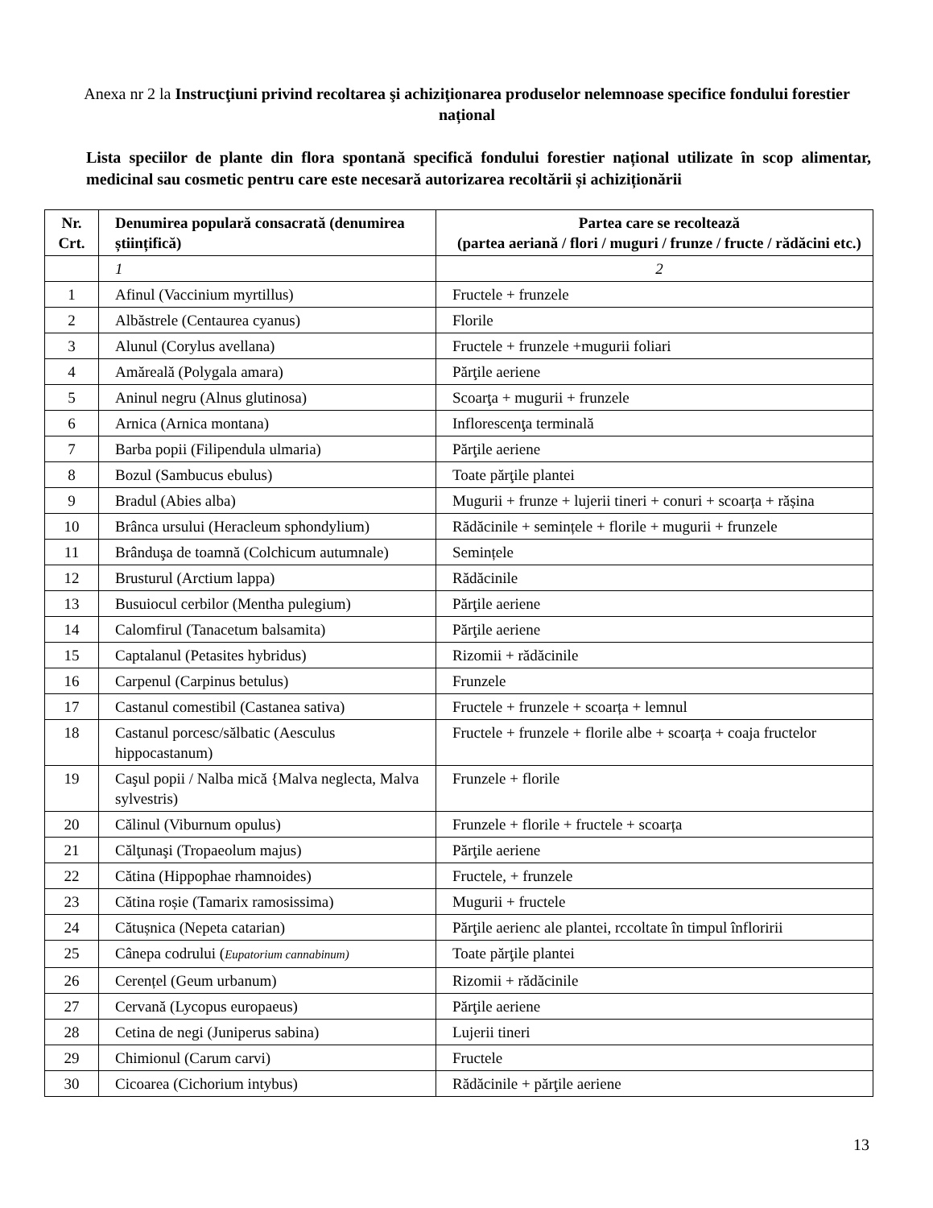Anexa nr 2 la Instrucţiuni privind recoltarea şi achiziţionarea produselor nelemnoase specifice fondului forestier național
Lista speciilor de plante din flora spontană specifică fondului forestier național utilizate în scop alimentar, medicinal sau cosmetic pentru care este necesară autorizarea recoltării și achiziționării
| Nr. Crt. | Denumirea populară consacrată (denumirea științifică) | Partea care se recoltează (partea aeriană / flori / muguri / frunze / fructe / rădăcini etc.) |
| --- | --- | --- |
| | 1 | 2 |
| 1 | Afinul (Vaccinium myrtillus) | Fructele + frunzele |
| 2 | Albăstrele (Centaurea cyanus) | Florile |
| 3 | Alunul (Corylus avellana) | Fructele + frunzele +mugurii foliari |
| 4 | Amăreală (Polygala amara) | Părţile aeriene |
| 5 | Aninul negru (Alnus glutinosa) | Scoarţa + mugurii + frunzele |
| 6 | Arnica (Arnica montana) | Inflorescenţa terminală |
| 7 | Barba popii (Filipendula ulmaria) | Părţile aeriene |
| 8 | Bozul (Sambucus ebulus) | Toate părţile plantei |
| 9 | Bradul (Abies alba) | Mugurii + frunze + lujerii tineri + conuri + scoarța + rășina |
| 10 | Brânca ursului (Heracleum sphondylium) | Rădăcinile + semințele + florile + mugurii + frunzele |
| 11 | Brânduşa de toamnă (Colchicum autumnale) | Semințele |
| 12 | Brusturul (Arctium lappa) | Rădăcinile |
| 13 | Busuiocul cerbilor (Mentha pulegium) | Părţile aeriene |
| 14 | Calomfirul (Tanacetum balsamita) | Părţile aeriene |
| 15 | Captalanul (Petasites hybridus) | Rizomii + rădăcinile |
| 16 | Carpenul (Carpinus betulus) | Frunzele |
| 17 | Castanul comestibil (Castanea sativa) | Fructele + frunzele + scoarța + lemnul |
| 18 | Castanul porcesc/sălbatic (Aesculus hippocastanum) | Fructele + frunzele + florile albe + scoarța + coaja fructelor |
| 19 | Caşul popii / Nalba mică {Malva neglecta, Malva sylvestris) | Frunzele + florile |
| 20 | Călinul (Viburnum opulus) | Frunzele + florile + fructele + scoarța |
| 21 | Călţunaşi (Tropaeolum majus) | Părţile aeriene |
| 22 | Cătina (Hippophae rhamnoides) | Fructele, + frunzele |
| 23 | Cătina roșie (Tamarix ramosissima) | Mugurii + fructele |
| 24 | Cătușnica (Nepeta catarian) | Părţile aerienc ale plantei, rccoltate în timpul înfloririi |
| 25 | Cânepa codrului ( Eupatorium cannabinum) | Toate părţile plantei |
| 26 | Cerențel (Geum urbanum) | Rizomii + rădăcinile |
| 27 | Cervană (Lycopus europaeus) | Părţile aeriene |
| 28 | Cetina de negi (Juniperus sabina) | Lujerii tineri |
| 29 | Chimionul (Carum carvi) | Fructele |
| 30 | Cicoarea (Cichorium intybus) | Rădăcinile + părţile aeriene |
13